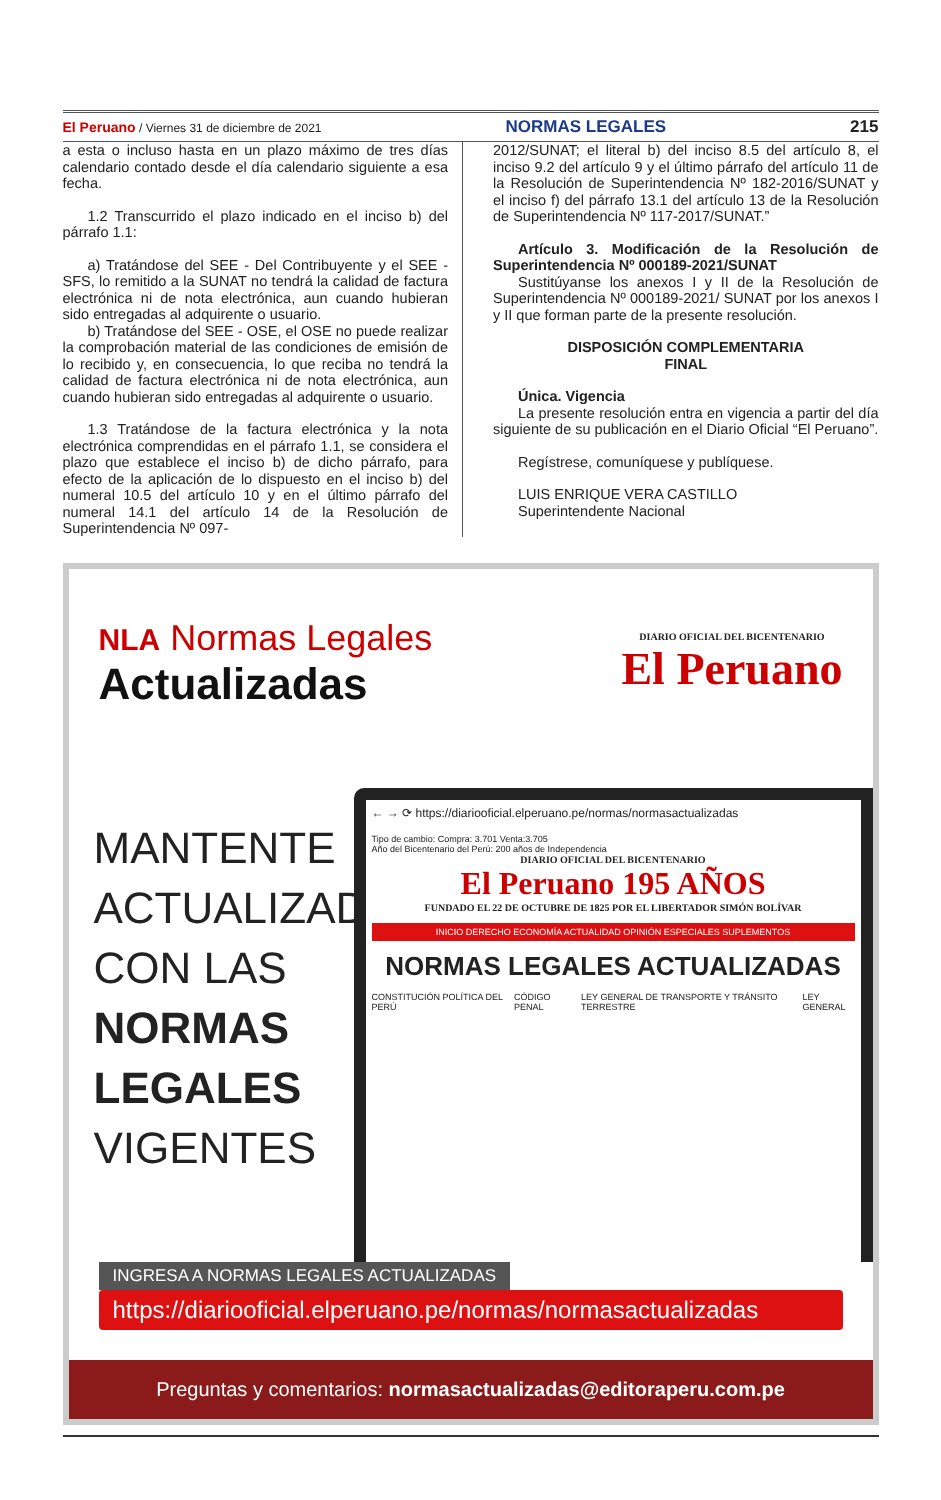El Peruano / Viernes 31 de diciembre de 2021
NORMAS LEGALES 215
a esta o incluso hasta en un plazo máximo de tres días calendario contado desde el día calendario siguiente a esa fecha.
1.2 Transcurrido el plazo indicado en el inciso b) del párrafo 1.1:
a) Tratándose del SEE - Del Contribuyente y el SEE - SFS, lo remitido a la SUNAT no tendrá la calidad de factura electrónica ni de nota electrónica, aun cuando hubieran sido entregadas al adquirente o usuario.
b) Tratándose del SEE - OSE, el OSE no puede realizar la comprobación material de las condiciones de emisión de lo recibido y, en consecuencia, lo que reciba no tendrá la calidad de factura electrónica ni de nota electrónica, aun cuando hubieran sido entregadas al adquirente o usuario.
1.3 Tratándose de la factura electrónica y la nota electrónica comprendidas en el párrafo 1.1, se considera el plazo que establece el inciso b) de dicho párrafo, para efecto de la aplicación de lo dispuesto en el inciso b) del numeral 10.5 del artículo 10 y en el último párrafo del numeral 14.1 del artículo 14 de la Resolución de Superintendencia Nº 097-
2012/SUNAT; el literal b) del inciso 8.5 del artículo 8, el inciso 9.2 del artículo 9 y el último párrafo del artículo 11 de la Resolución de Superintendencia Nº 182-2016/SUNAT y el inciso f) del párrafo 13.1 del artículo 13 de la Resolución de Superintendencia Nº 117-2017/SUNAT.”
Artículo 3. Modificación de la Resolución de Superintendencia Nº 000189-2021/SUNAT
Sustitúyanse los anexos I y II de la Resolución de Superintendencia Nº 000189-2021/ SUNAT por los anexos I y II que forman parte de la presente resolución.
DISPOSICIÓN COMPLEMENTARIA
FINAL
Única. Vigencia
La presente resolución entra en vigencia a partir del día siguiente de su publicación en el Diario Oficial “El Peruano”.
Regístrese, comuníquese y publíquese.
LUIS ENRIQUE VERA CASTILLO
Superintendente Nacional
NLA Normas Legales
Actualizadas
DIARIO OFICIAL DEL BICENTENARIO
El Peruano
MANTENTE ACTUALIZADO CON LAS NORMAS LEGALES VIGENTES
← → ⟳ https://diariooficial.elperuano.pe/normas/normasactualizadas
Tipo de cambio: Compra: 3.701 Venta:3.705
Año del Bicentenario del Perú: 200 años de Independencia
DIARIO OFICIAL DEL BICENTENARIO
El Peruano 195 AÑOS
FUNDADO EL 22 DE OCTUBRE DE 1825 POR EL LIBERTADOR SIMÓN BOLÍVAR
INICIO DERECHO ECONOMÍA ACTUALIDAD OPINIÓN ESPECIALES SUPLEMENTOS
NORMAS LEGALES ACTUALIZADAS
CONSTITUCIÓN POLÍTICA DEL PERÚ CÓDIGO PENAL LEY GENERAL DE TRANSPORTE Y TRÁNSITO TERRESTRE
LEY GENERAL
INGRESA A NORMAS LEGALES ACTUALIZADAS
https://diariooficial.elperuano.pe/normas/normasactualizadas
Preguntas y comentarios: normasactualizadas@editoraperu.com.pe